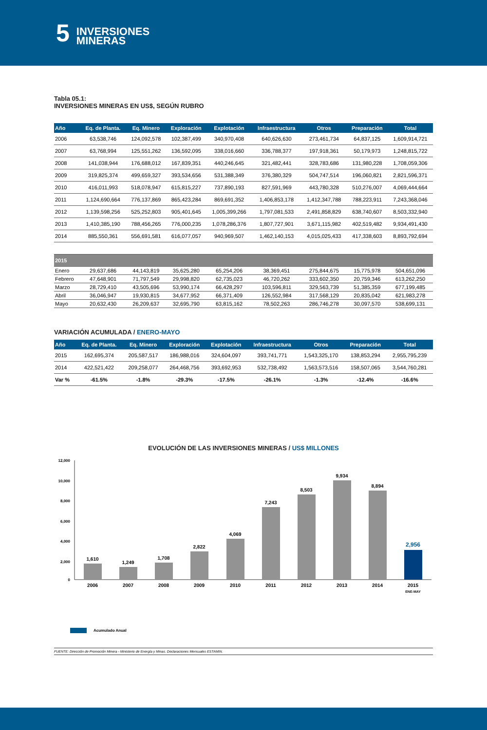5 INVERSIONES
MINERAS
Tabla 05.1:
INVERSIONES MINERAS EN US$, SEGÚN RUBRO
| Año | Eq. de Planta. | Eq. Minero | Exploración | Explotación | Infraestructura | Otros | Preparación | Total |
| --- | --- | --- | --- | --- | --- | --- | --- | --- |
| 2006 | 63,538,746 | 124,092,578 | 102,387,499 | 340,970,408 | 640,626,630 | 273,461,734 | 64,837,125 | 1,609,914,721 |
| 2007 | 63,768,994 | 125,551,262 | 136,592,095 | 338,016,660 | 336,788,377 | 197,918,361 | 50,179,973 | 1,248,815,722 |
| 2008 | 141,038,944 | 176,688,012 | 167,839,351 | 440,246,645 | 321,482,441 | 328,783,686 | 131,980,228 | 1,708,059,306 |
| 2009 | 319,825,374 | 499,659,327 | 393,534,656 | 531,388,349 | 376,380,329 | 504,747,514 | 196,060,821 | 2,821,596,371 |
| 2010 | 416,011,993 | 518,078,947 | 615,815,227 | 737,890,193 | 827,591,969 | 443,780,328 | 510,276,007 | 4,069,444,664 |
| 2011 | 1,124,690,664 | 776,137,869 | 865,423,284 | 869,691,352 | 1,406,853,178 | 1,412,347,788 | 788,223,911 | 7,243,368,046 |
| 2012 | 1,139,598,256 | 525,252,803 | 905,401,645 | 1,005,399,266 | 1,797,081,533 | 2,491,858,829 | 638,740,607 | 8,503,332,940 |
| 2013 | 1,410,385,190 | 788,456,265 | 776,000,235 | 1,078,286,376 | 1,807,727,901 | 3,671,115,982 | 402,519,482 | 9,934,491,430 |
| 2014 | 885,550,361 | 556,691,581 | 616,077,057 | 940,969,507 | 1,462,140,153 | 4,015,025,433 | 417,338,603 | 8,893,792,694 |
| 2015 | | | | | | | | |
| Enero | 29,637,686 | 44,143,819 | 35,625,280 | 65,254,206 | 38,369,451 | 275,844,675 | 15,775,978 | 504,651,096 |
| Febrero | 47,648,901 | 71,797,549 | 29,998,820 | 62,735,023 | 46,720,262 | 333,602,350 | 20,759,346 | 613,262,250 |
| Marzo | 28,729,410 | 43,505,696 | 53,990,174 | 66,428,297 | 103,596,811 | 329,563,739 | 51,385,359 | 677,199,485 |
| Abril | 36,046,947 | 19,930,815 | 34,677,952 | 66,371,409 | 126,552,984 | 317,568,129 | 20,835,042 | 621,983,278 |
| Mayo | 20,632,430 | 26,209,637 | 32,695,790 | 63,815,162 | 78,502,263 | 286,746,278 | 30,097,570 | 538,699,131 |
VARIACIÓN ACUMULADA / ENERO-MAYO
| Año | Eq. de Planta. | Eq. Minero | Exploración | Explotación | Infraestructura | Otros | Preparación | Total |
| --- | --- | --- | --- | --- | --- | --- | --- | --- |
| 2015 | 162,695,374 | 205,587,517 | 186,988,016 | 324,604,097 | 393,741,771 | 1,543,325,170 | 138,853,294 | 2,955,795,239 |
| 2014 | 422,521,422 | 209,258,077 | 264,468,756 | 393,692,953 | 532,738,492 | 1,563,573,516 | 158,507,065 | 3,544,760,281 |
| Var % | -61.5% | -1.8% | -29.3% | -17.5% | -26.1% | -1.3% | -12.4% | -16.6% |
EVOLUCIÓN DE LAS INVERSIONES MINERAS / US$ MILLONES
12,000
10,000
8,000
6,000
4,000
2,000
0
1,610
1,249
1,708
2,822
4,069
7,243
8,503
9,934
8,894
2,956
2006
2007
2008
2009
2010
2011
2012
2013
2014
2015
ENE-MAY
Acumulado Anual
FUENTE: Dirección de Promoción Minera - Ministerio de Energía y Minas. Declaraciones Mensuales ESTAMIN.